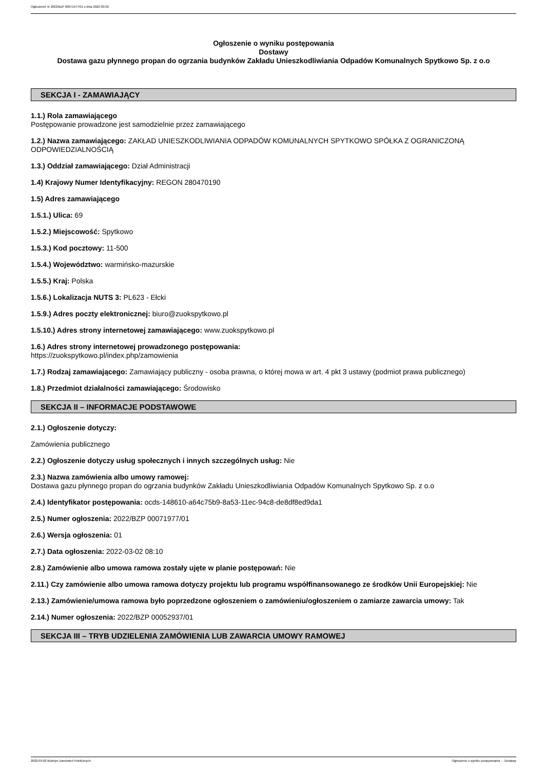Ogłoszenie nr 2022/BZP 00071977/01 z dnia 2022-03-02
Ogłoszenie o wyniku postępowania
Dostawy
Dostawa gazu płynnego propan do ogrzania budynków Zakładu Unieszkodliwiania Odpadów Komunalnych Spytkowo Sp. z o.o
SEKCJA I - ZAMAWIAJĄCY
1.1.) Rola zamawiającego
Postępowanie prowadzone jest samodzielnie przez zamawiającego
1.2.) Nazwa zamawiającego: ZAKŁAD UNIESZKODLIWIANIA ODPADÓW KOMUNALNYCH SPYTKOWO SPÓŁKA Z OGRANICZONĄ ODPOWIEDZIALNOŚCIĄ
1.3.) Oddział zamawiającego: Dział Administracji
1.4) Krajowy Numer Identyfikacyjny: REGON 280470190
1.5) Adres zamawiającego
1.5.1.) Ulica: 69
1.5.2.) Miejscowość: Spytkowo
1.5.3.) Kod pocztowy: 11-500
1.5.4.) Województwo: warmińsko-mazurskie
1.5.5.) Kraj: Polska
1.5.6.) Lokalizacja NUTS 3: PL623 - Ełcki
1.5.9.) Adres poczty elektronicznej: biuro@zuokspytkowo.pl
1.5.10.) Adres strony internetowej zamawiającego: www.zuokspytkowo.pl
1.6.) Adres strony internetowej prowadzonego postępowania:
https://zuokspytkowo.pl/index.php/zamowienia
1.7.) Rodzaj zamawiającego: Zamawiający publiczny - osoba prawna, o której mowa w art. 4 pkt 3 ustawy (podmiot prawa publicznego)
1.8.) Przedmiot działalności zamawiającego: Środowisko
SEKCJA II – INFORMACJE PODSTAWOWE
2.1.) Ogłoszenie dotyczy:
Zamówienia publicznego
2.2.) Ogłoszenie dotyczy usług społecznych i innych szczególnych usług: Nie
2.3.) Nazwa zamówienia albo umowy ramowej:
Dostawa gazu płynnego propan do ogrzania budynków Zakładu Unieszkodliwiania Odpadów Komunalnych Spytkowo Sp. z o.o
2.4.) Identyfikator postępowania: ocds-148610-a64c75b9-8a53-11ec-94c8-de8df8ed9da1
2.5.) Numer ogłoszenia: 2022/BZP 00071977/01
2.6.) Wersja ogłoszenia: 01
2.7.) Data ogłoszenia: 2022-03-02 08:10
2.8.) Zamówienie albo umowa ramowa zostały ujęte w planie postępowań: Nie
2.11.) Czy zamówienie albo umowa ramowa dotyczy projektu lub programu współfinansowanego ze środków Unii Europejskiej: Nie
2.13.) Zamówienie/umowa ramowa było poprzedzone ogłoszeniem o zamówieniu/ogłoszeniem o zamiarze zawarcia umowy: Tak
2.14.) Numer ogłoszenia: 2022/BZP 00052937/01
SEKCJA III – TRYB UDZIELENIA ZAMÓWIENIA LUB ZAWARCIA UMOWY RAMOWEJ
2022-03-02 Biuletyn Zamówień Publicznych Ogłoszenie o wyniku postępowania - - Dostawy